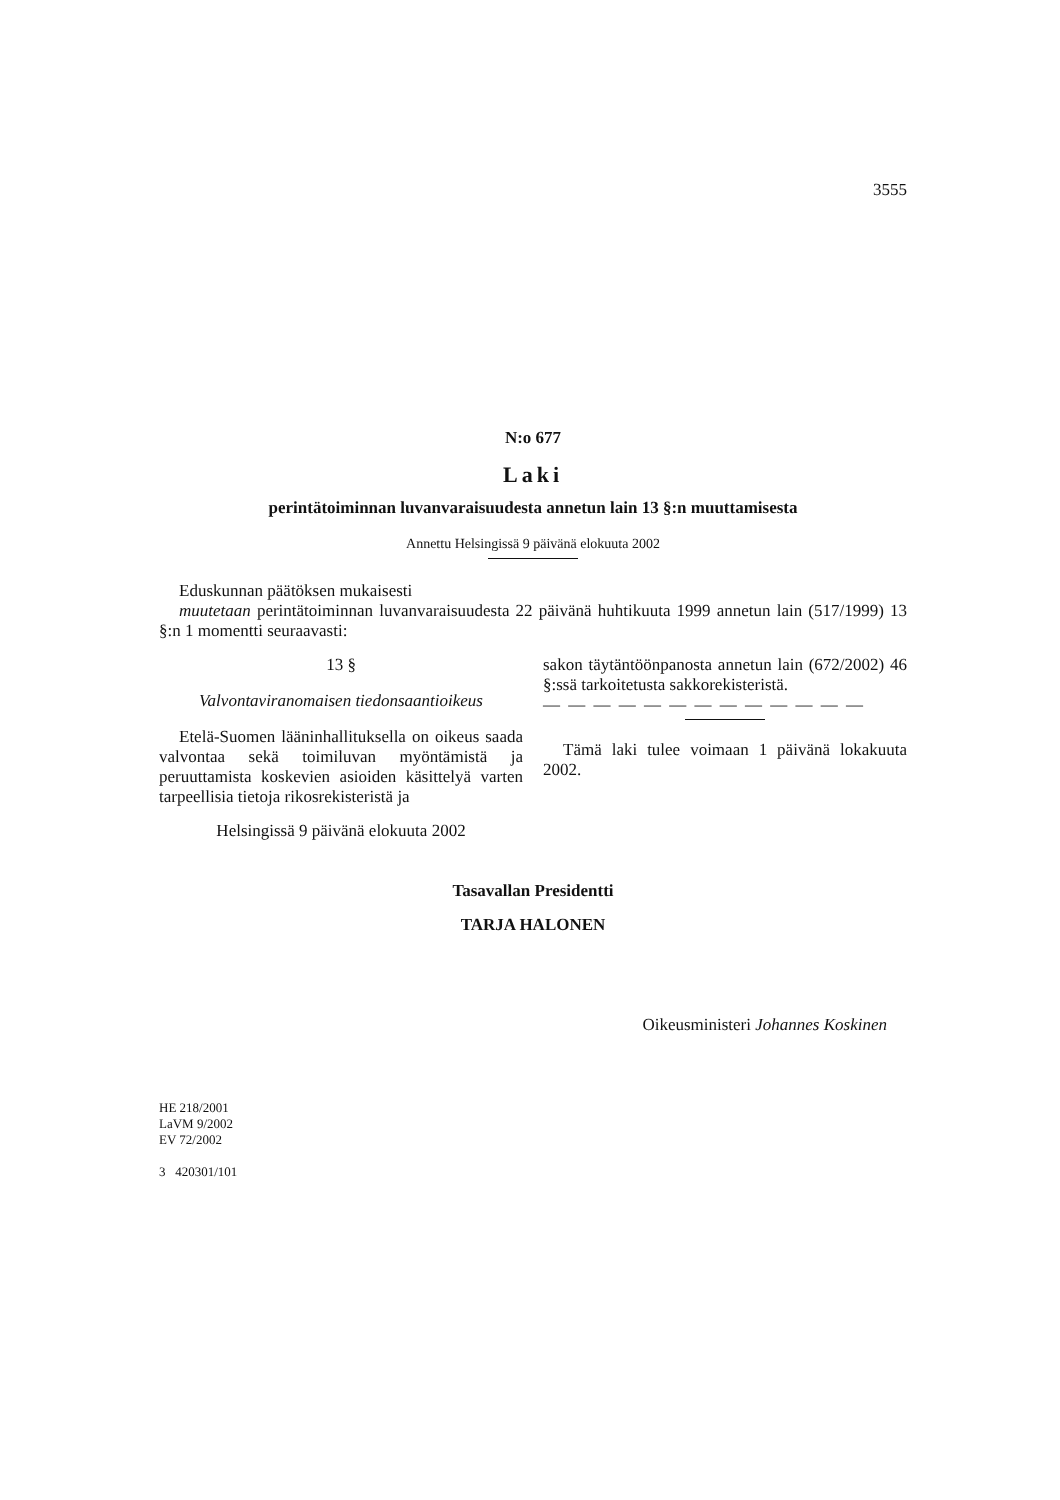3555
N:o 677
Laki
perintätoiminnan luvanvaraisuudesta annetun lain 13 §:n muuttamisesta
Annettu Helsingissä 9 päivänä elokuuta 2002
Eduskunnan päätöksen mukaisesti
muutetaan perintätoiminnan luvanvaraisuudesta 22 päivänä huhtikuuta 1999 annetun lain (517/1999) 13 §:n 1 momentti seuraavasti:
13 §
Valvontaviranomaisen tiedonsaantioikeus
Etelä-Suomen lääninhallituksella on oikeus saada valvontaa sekä toimiluvan myöntämistä ja peruuttamista koskevien asioiden käsittelyä varten tarpeellisia tietoja rikosrekisteristä ja
Helsingissä 9 päivänä elokuuta 2002
sakon täytäntöönpanosta annetun lain (672/2002) 46 §:ssä tarkoitetusta sakkorekisteristä.
— — — — — — — — — — — — —
Tämä laki tulee voimaan 1 päivänä lokakuuta 2002.
Tasavallan Presidentti
TARJA HALONEN
Oikeusministeri Johannes Koskinen
HE 218/2001
LaVM 9/2002
EV 72/2002
3 420301/101